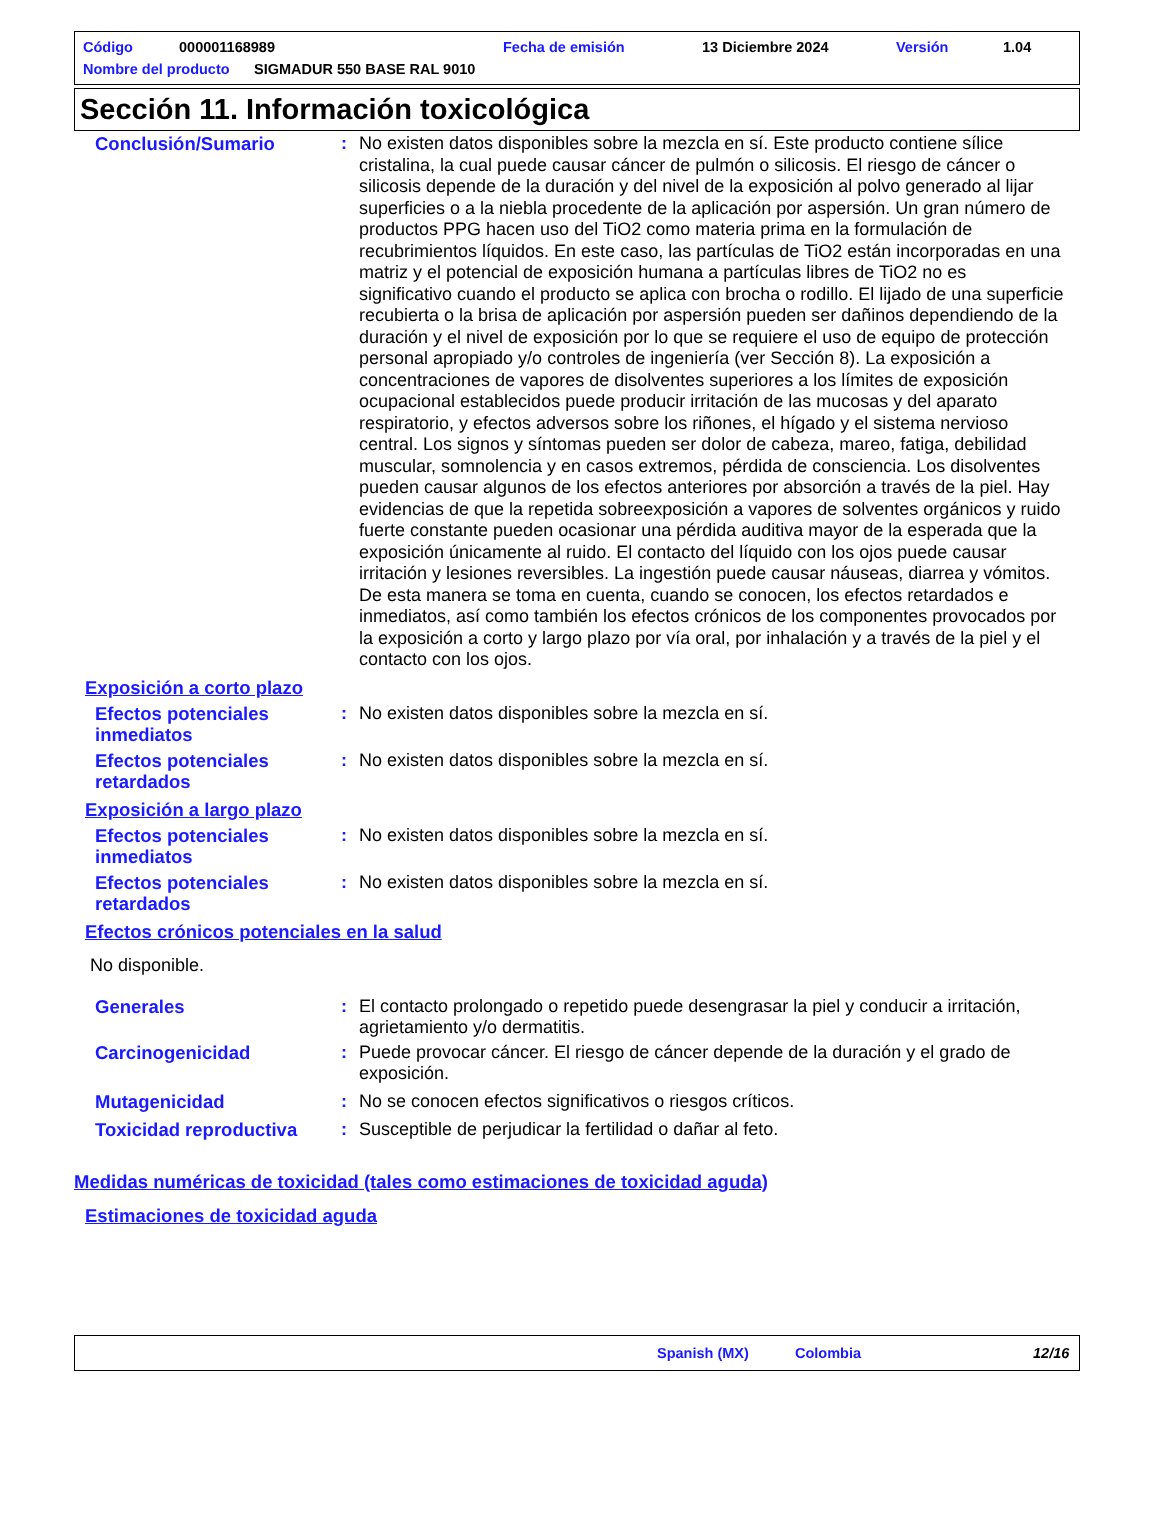Código 000001168989 Fecha de emisión 13 Diciembre 2024 Versión 1.04
Nombre del producto SIGMADUR 550 BASE RAL 9010
Sección 11. Información toxicológica
Conclusión/Sumario : No existen datos disponibles sobre la mezcla en sí. Este producto contiene sílice cristalina, la cual puede causar cáncer de pulmón o silicosis. El riesgo de cáncer o silicosis depende de la duración y del nivel de la exposición al polvo generado al lijar superficies o a la niebla procedente de la aplicación por aspersión. Un gran número de productos PPG hacen uso del TiO2 como materia prima en la formulación de recubrimientos líquidos. En este caso, las partículas de TiO2 están incorporadas en una matriz y el potencial de exposición humana a partículas libres de TiO2 no es significativo cuando el producto se aplica con brocha o rodillo. El lijado de una superficie recubierta o la brisa de aplicación por aspersión pueden ser dañinos dependiendo de la duración y el nivel de exposición por lo que se requiere el uso de equipo de protección personal apropiado y/o controles de ingeniería (ver Sección 8). La exposición a concentraciones de vapores de disolventes superiores a los límites de exposición ocupacional establecidos puede producir irritación de las mucosas y del aparato respiratorio, y efectos adversos sobre los riñones, el hígado y el sistema nervioso central. Los signos y síntomas pueden ser dolor de cabeza, mareo, fatiga, debilidad muscular, somnolencia y en casos extremos, pérdida de consciencia. Los disolventes pueden causar algunos de los efectos anteriores por absorción a través de la piel. Hay evidencias de que la repetida sobreexposición a vapores de solventes orgánicos y ruido fuerte constante pueden ocasionar una pérdida auditiva mayor de la esperada que la exposición únicamente al ruido. El contacto del líquido con los ojos puede causar irritación y lesiones reversibles. La ingestión puede causar náuseas, diarrea y vómitos. De esta manera se toma en cuenta, cuando se conocen, los efectos retardados e inmediatos, así como también los efectos crónicos de los componentes provocados por la exposición a corto y largo plazo por vía oral, por inhalación y a través de la piel y el contacto con los ojos.
Exposición a corto plazo
Efectos potenciales inmediatos
: No existen datos disponibles sobre la mezcla en sí.
Efectos potenciales retardados
: No existen datos disponibles sobre la mezcla en sí.
Exposición a largo plazo
Efectos potenciales inmediatos
: No existen datos disponibles sobre la mezcla en sí.
Efectos potenciales retardados
: No existen datos disponibles sobre la mezcla en sí.
Efectos crónicos potenciales en la salud
No disponible.
Generales : El contacto prolongado o repetido puede desengrasar la piel y conducir a irritación, agrietamiento y/o dermatitis.
Carcinogenicidad : Puede provocar cáncer. El riesgo de cáncer depende de la duración y el grado de exposición.
Mutagenicidad : No se conocen efectos significativos o riesgos críticos.
Toxicidad reproductiva : Susceptible de perjudicar la fertilidad o dañar al feto.
Medidas numéricas de toxicidad (tales como estimaciones de toxicidad aguda)
Estimaciones de toxicidad aguda
Spanish (MX) Colombia 12/16